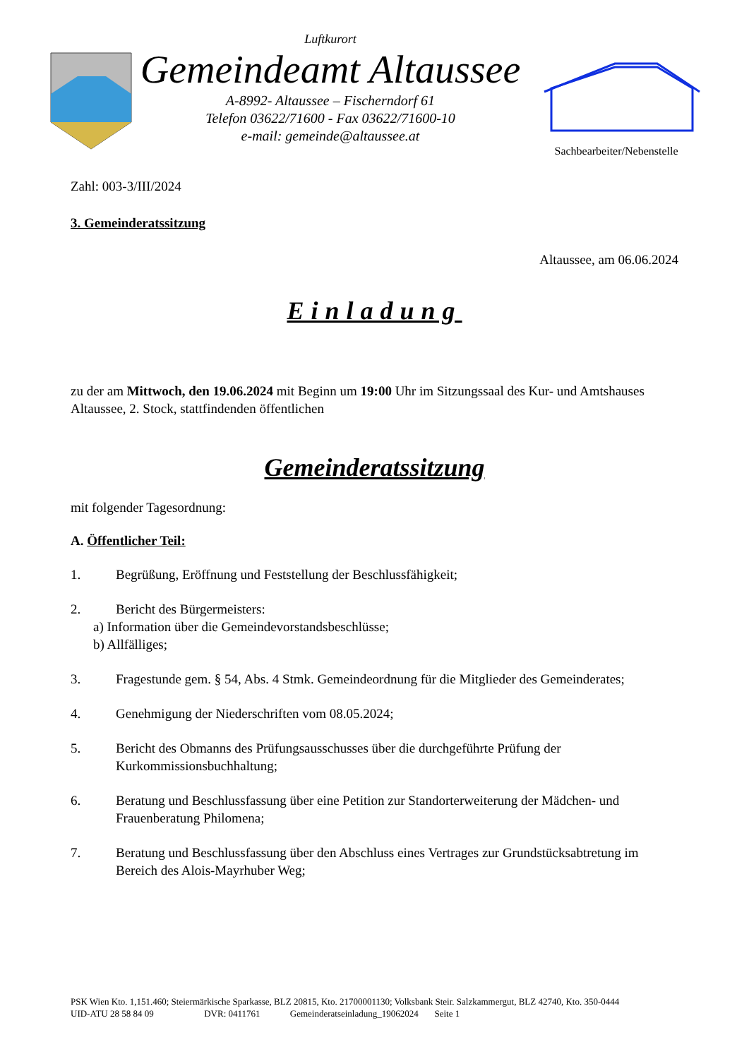Luftkurort
Gemeindeamt Altaussee
A-8992- Altaussee – Fischerndorf 61
Telefon 03622/71600 - Fax 03622/71600-10
e-mail: gemeinde@altaussee.at
Sachbearbeiter/Nebenstelle
Zahl: 003-3/III/2024
3. Gemeinderatssitzung
Altaussee, am 06.06.2024
Einladung
zu der am Mittwoch, den 19.06.2024 mit Beginn um 19:00 Uhr im Sitzungssaal des Kur- und Amtshauses Altaussee, 2. Stock, stattfindenden öffentlichen
Gemeinderatssitzung
mit folgender Tagesordnung:
A. Öffentlicher Teil:
1. Begrüßung, Eröffnung und Feststellung der Beschlussfähigkeit;
2. Bericht des Bürgermeisters:
a) Information über die Gemeindevorstandsbeschlüsse;
b) Allfälliges;
3. Fragestunde gem. § 54, Abs. 4 Stmk. Gemeindeordnung für die Mitglieder des Gemeinderates;
4. Genehmigung der Niederschriften vom 08.05.2024;
5. Bericht des Obmanns des Prüfungsausschusses über die durchgeführte Prüfung der Kurkommissionsbuchhaltung;
6. Beratung und Beschlussfassung über eine Petition zur Standorterweiterung der Mädchen- und Frauenberatung Philomena;
7. Beratung und Beschlussfassung über den Abschluss eines Vertrages zur Grundstücksabtretung im Bereich des Alois-Mayrhuber Weg;
PSK Wien Kto. 1,151.460; Steiermärkische Sparkasse, BLZ 20815, Kto. 21700001130; Volksbank Steir. Salzkammergut, BLZ 42740, Kto. 350-0444
UID-ATU 28 58 84 09 DVR: 0411761 Gemeinderatseinladung_19062024 Seite 1